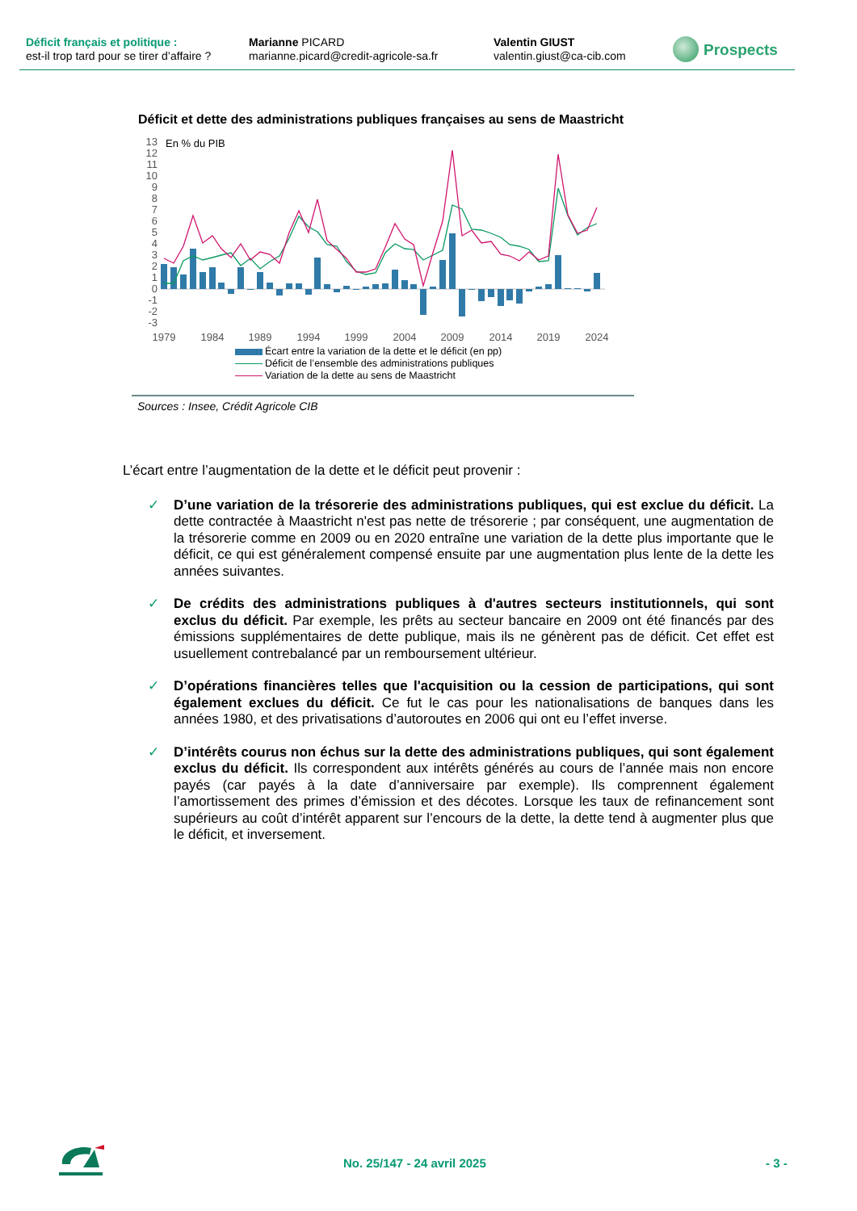Déficit français et politique :
est-il trop tard pour se tirer d’affaire ?
Marianne PICARD
marianne.picard@credit-agricole-sa.fr
Valentin GIUST
valentin.giust@ca-cib.com
Prospects
Déficit et dette des administrations publiques françaises au sens de Maastricht
13
12
11
10
9
8
7
6
5
4
3
2
1
0
-1
-2
-3
En % du PIB
1979
1984
1989
1994
1999
2004
2009
2014
2019
2024
Écart entre la variation de la dette et le déficit (en pp)
Déficit de l’ensemble des administrations publiques
Variation de la dette au sens de Maastricht
Sources : Insee, Crédit Agricole CIB
L’écart entre l’augmentation de la dette et le déficit peut provenir :
✓ D’une variation de la trésorerie des administrations publiques, qui est exclue du déficit. La dette contractée à Maastricht n'est pas nette de trésorerie ; par conséquent, une augmentation de la trésorerie comme en 2009 ou en 2020 entraîne une variation de la dette plus importante que le déficit, ce qui est généralement compensé ensuite par une augmentation plus lente de la dette les années suivantes.
✓ De crédits des administrations publiques à d'autres secteurs institutionnels, qui sont exclus du déficit. Par exemple, les prêts au secteur bancaire en 2009 ont été financés par des émissions supplémentaires de dette publique, mais ils ne génèrent pas de déficit. Cet effet est usuellement contrebalancé par un remboursement ultérieur.
✓ D’opérations financières telles que l'acquisition ou la cession de participations, qui sont également exclues du déficit. Ce fut le cas pour les nationalisations de banques dans les années 1980, et des privatisations d’autoroutes en 2006 qui ont eu l’effet inverse.
✓ D’intérêts courus non échus sur la dette des administrations publiques, qui sont également exclus du déficit. Ils correspondent aux intérêts générés au cours de l’année mais non encore payés (car payés à la date d’anniversaire par exemple). Ils comprennent également l’amortissement des primes d’émission et des décotes. Lorsque les taux de refinancement sont supérieurs au coût d’intérêt apparent sur l’encours de la dette, la dette tend à augmenter plus que le déficit, et inversement.
No. 25/147 - 24 avril 2025 - 3 -